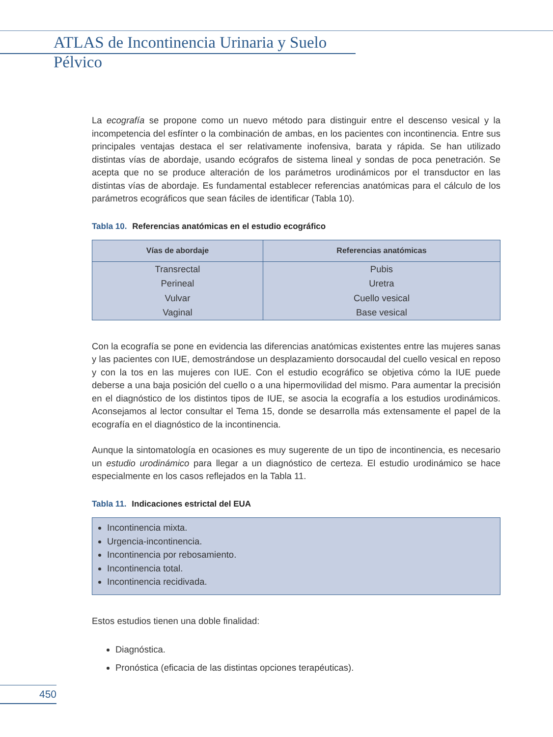ATLAS de Incontinencia Urinaria y Suelo Pélvico
La ecografía se propone como un nuevo método para distinguir entre el descenso vesical y la incompetencia del esfínter o la combinación de ambas, en los pacientes con incontinencia. Entre sus principales ventajas destaca el ser relativamente inofensiva, barata y rápida. Se han utilizado distintas vías de abordaje, usando ecógrafos de sistema lineal y sondas de poca penetración. Se acepta que no se produce alteración de los parámetros urodinámicos por el transductor en las distintas vías de abordaje. Es fundamental establecer referencias anatómicas para el cálculo de los parámetros ecográficos que sean fáciles de identificar (Tabla 10).
Tabla 10. Referencias anatómicas en el estudio ecográfico
| Vías de abordaje | Referencias anatómicas |
| --- | --- |
| Transrectal | Pubis |
| Perineal | Uretra |
| Vulvar | Cuello vesical |
| Vaginal | Base vesical |
Con la ecografía se pone en evidencia las diferencias anatómicas existentes entre las mujeres sanas y las pacientes con IUE, demostrándose un desplazamiento dorsocaudal del cuello vesical en reposo y con la tos en las mujeres con IUE. Con el estudio ecográfico se objetiva cómo la IUE puede deberse a una baja posición del cuello o a una hipermovilidad del mismo. Para aumentar la precisión en el diagnóstico de los distintos tipos de IUE, se asocia la ecografía a los estudios urodinámicos. Aconsejamos al lector consultar el Tema 15, donde se desarrolla más extensamente el papel de la ecografía en el diagnóstico de la incontinencia.
Aunque la sintomatología en ocasiones es muy sugerente de un tipo de incontinencia, es necesario un estudio urodinámico para llegar a un diagnóstico de certeza. El estudio urodinámico se hace especialmente en los casos reflejados en la Tabla 11.
Tabla 11. Indicaciones estrictal del EUA
Incontinencia mixta.
Urgencia-incontinencia.
Incontinencia por rebosamiento.
Incontinencia total.
Incontinencia recidivada.
Estos estudios tienen una doble finalidad:
Diagnóstica.
Pronóstica (eficacia de las distintas opciones terapéuticas).
450